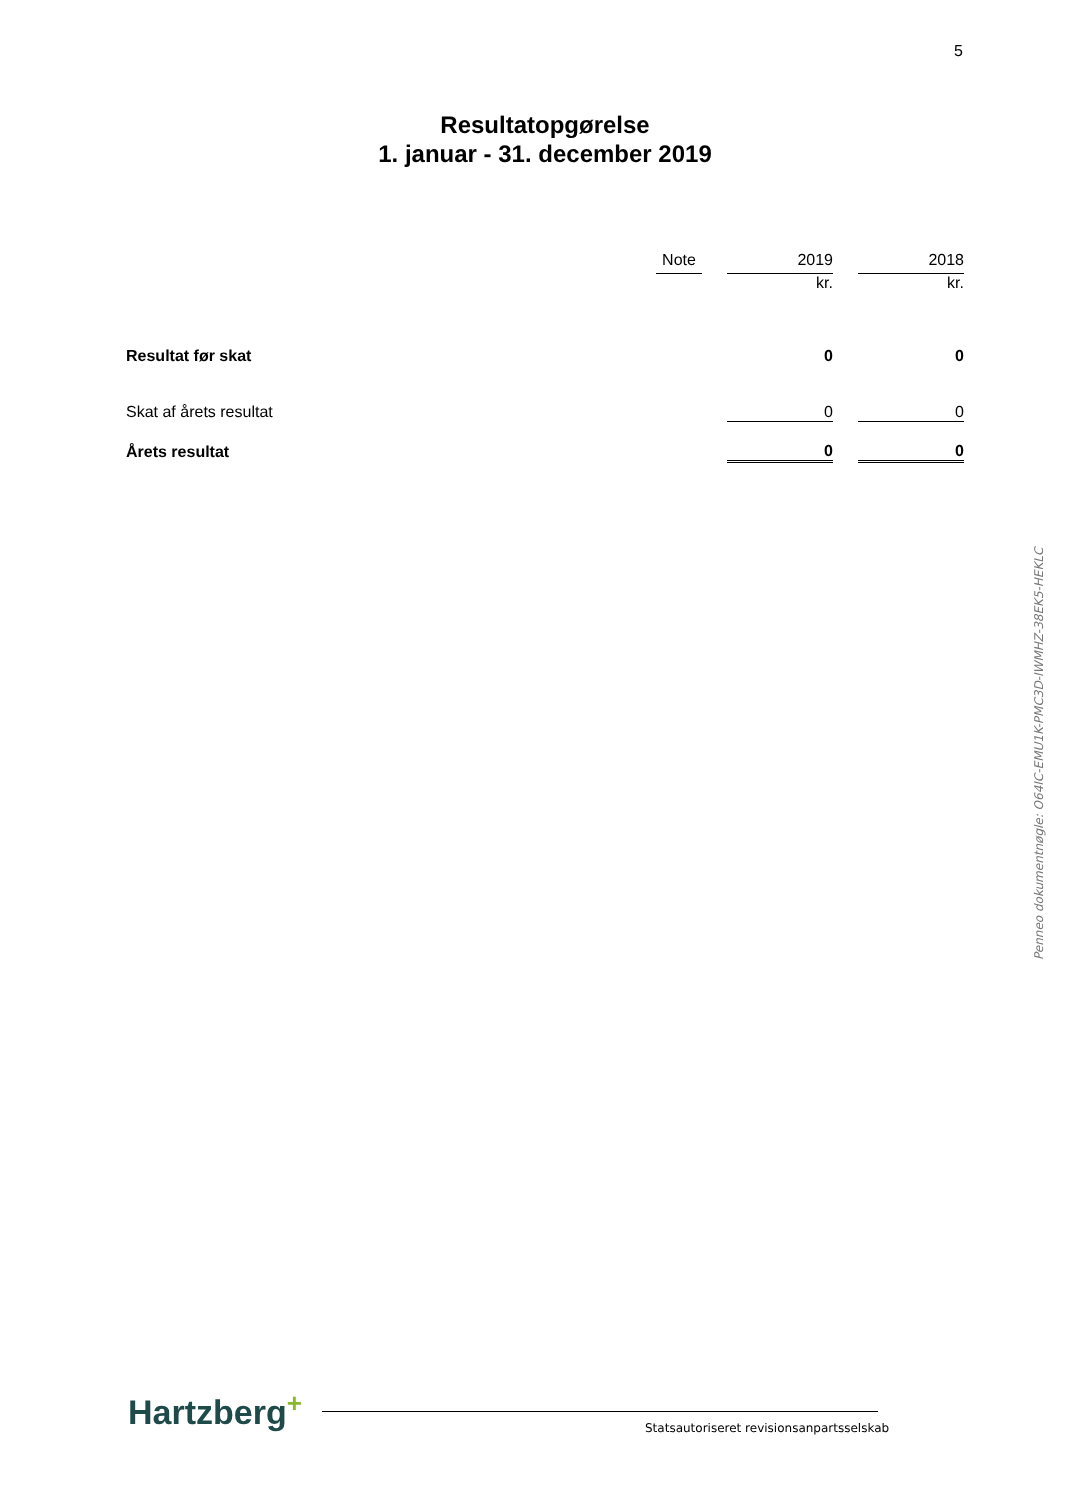5
Resultatopgørelse
1. januar - 31. december 2019
| | Note | | 2019 | | 2018 |
| --- | --- | --- | --- | --- | --- |
| | | | kr. | | kr. |
| Resultat før skat | | | 0 | | 0 |
| Skat af årets resultat | | | 0 | | 0 |
| Årets resultat | | | 0 | | 0 |
Penneo dokumentnøgle: O64IC-EMU1K-PMC3D-IWMHZ-38EK5-HEKLC
Hartzberg<sup>+</sup>
Statsautoriseret revisionsanpartsselskab